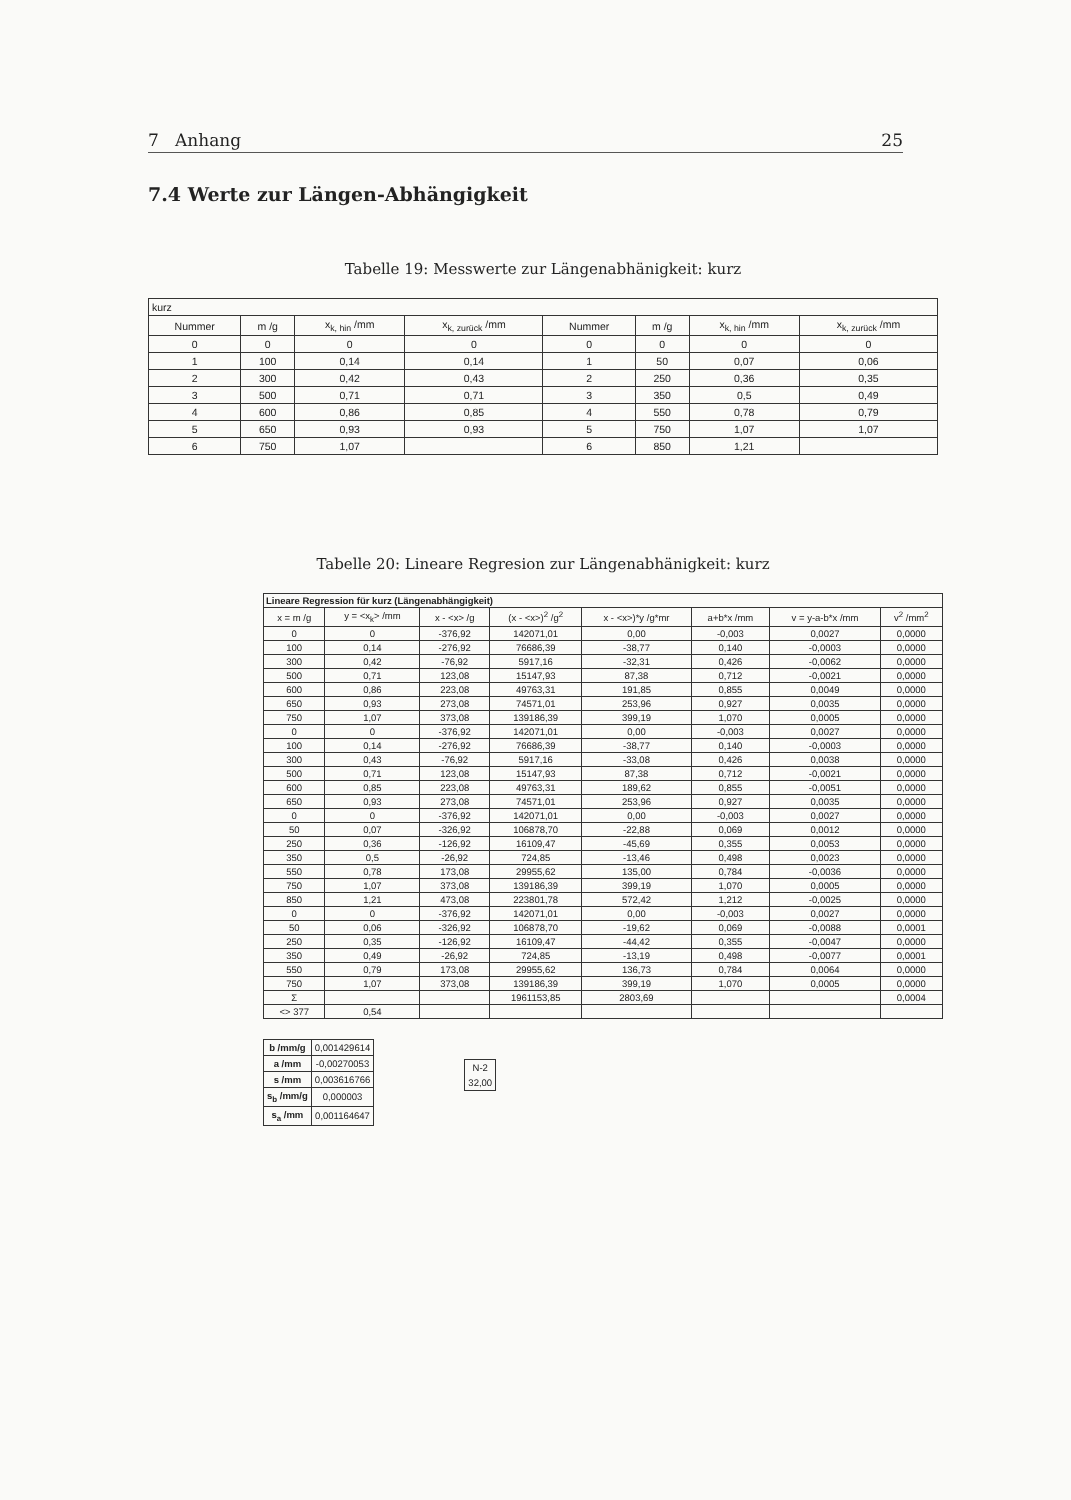7 Anhang 25
7.4 Werte zur Längen-Abhängigkeit
Tabelle 19: Messwerte zur Längenabhänigkeit: kurz
| kurz | | | | | | | |
| Nummer | m /g | x<sub>k, hin</sub> /mm | x<sub>k, zurück</sub> /mm | Nummer | m /g | x<sub>k, hin</sub> /mm | x<sub>k, zurück</sub> /mm |
| 0 | 0 | 0 | 0 | 0 | 0 | 0 | 0 |
| 1 | 100 | 0,14 | 0,14 | 1 | 50 | 0,07 | 0,06 |
| 2 | 300 | 0,42 | 0,43 | 2 | 250 | 0,36 | 0,35 |
| 3 | 500 | 0,71 | 0,71 | 3 | 350 | 0,5 | 0,49 |
| 4 | 600 | 0,86 | 0,85 | 4 | 550 | 0,78 | 0,79 |
| 5 | 650 | 0,93 | 0,93 | 5 | 750 | 1,07 | 1,07 |
| 6 | 750 | 1,07 | | 6 | 850 | 1,21 | |
Tabelle 20: Lineare Regresion zur Längenabhänigkeit: kurz
| Lineare Regression für kurz (Längenabhängigkeit) | | | | | | | |
| x = m /g | y = <x<sub>k</sub>> /mm | x - <x> /g | (x - <x>)<sup>2</sup> /g<sup>2</sup> | x - <x>)*y /g*mr | a+b*x /mm | v = y-a-b*x /mm | v<sup>2</sup> /mm<sup>2</sup> |
| 0 | 0 | -376,92 | 142071,01 | 0,00 | -0,003 | 0,0027 | 0,0000 |
| 100 | 0,14 | -276,92 | 76686,39 | -38,77 | 0,140 | -0,0003 | 0,0000 |
| 300 | 0,42 | -76,92 | 5917,16 | -32,31 | 0,426 | -0,0062 | 0,0000 |
| 500 | 0,71 | 123,08 | 15147,93 | 87,38 | 0,712 | -0,0021 | 0,0000 |
| 600 | 0,86 | 223,08 | 49763,31 | 191,85 | 0,855 | 0,0049 | 0,0000 |
| 650 | 0,93 | 273,08 | 74571,01 | 253,96 | 0,927 | 0,0035 | 0,0000 |
| 750 | 1,07 | 373,08 | 139186,39 | 399,19 | 1,070 | 0,0005 | 0,0000 |
| 0 | 0 | -376,92 | 142071,01 | 0,00 | -0,003 | 0,0027 | 0,0000 |
| 100 | 0,14 | -276,92 | 76686,39 | -38,77 | 0,140 | -0,0003 | 0,0000 |
| 300 | 0,43 | -76,92 | 5917,16 | -33,08 | 0,426 | 0,0038 | 0,0000 |
| 500 | 0,71 | 123,08 | 15147,93 | 87,38 | 0,712 | -0,0021 | 0,0000 |
| 600 | 0,85 | 223,08 | 49763,31 | 189,62 | 0,855 | -0,0051 | 0,0000 |
| 650 | 0,93 | 273,08 | 74571,01 | 253,96 | 0,927 | 0,0035 | 0,0000 |
| 0 | 0 | -376,92 | 142071,01 | 0,00 | -0,003 | 0,0027 | 0,0000 |
| 50 | 0,07 | -326,92 | 106878,70 | -22,88 | 0,069 | 0,0012 | 0,0000 |
| 250 | 0,36 | -126,92 | 16109,47 | -45,69 | 0,355 | 0,0053 | 0,0000 |
| 350 | 0,5 | -26,92 | 724,85 | -13,46 | 0,498 | 0,0023 | 0,0000 |
| 550 | 0,78 | 173,08 | 29955,62 | 135,00 | 0,784 | -0,0036 | 0,0000 |
| 750 | 1,07 | 373,08 | 139186,39 | 399,19 | 1,070 | 0,0005 | 0,0000 |
| 850 | 1,21 | 473,08 | 223801,78 | 572,42 | 1,212 | -0,0025 | 0,0000 |
| 0 | 0 | -376,92 | 142071,01 | 0,00 | -0,003 | 0,0027 | 0,0000 |
| 50 | 0,06 | -326,92 | 106878,70 | -19,62 | 0,069 | -0,0088 | 0,0001 |
| 250 | 0,35 | -126,92 | 16109,47 | -44,42 | 0,355 | -0,0047 | 0,0000 |
| 350 | 0,49 | -26,92 | 724,85 | -13,19 | 0,498 | -0,0077 | 0,0001 |
| 550 | 0,79 | 173,08 | 29955,62 | 136,73 | 0,784 | 0,0064 | 0,0000 |
| 750 | 1,07 | 373,08 | 139186,39 | 399,19 | 1,070 | 0,0005 | 0,0000 |
| Σ | | | 1961153,85 | 2803,69 | | | 0,0004 |
| <> 377 | 0,54 | | | | | | |
| b /mm/g | 0,001429614 |
| a /mm | -0,00270053 |
| s /mm | 0,003616766 |
| s<sub>b</sub> /mm/g | 0,000003 |
| s<sub>a</sub> /mm | 0,001164647 |
| N-2 |
| 32,00 |